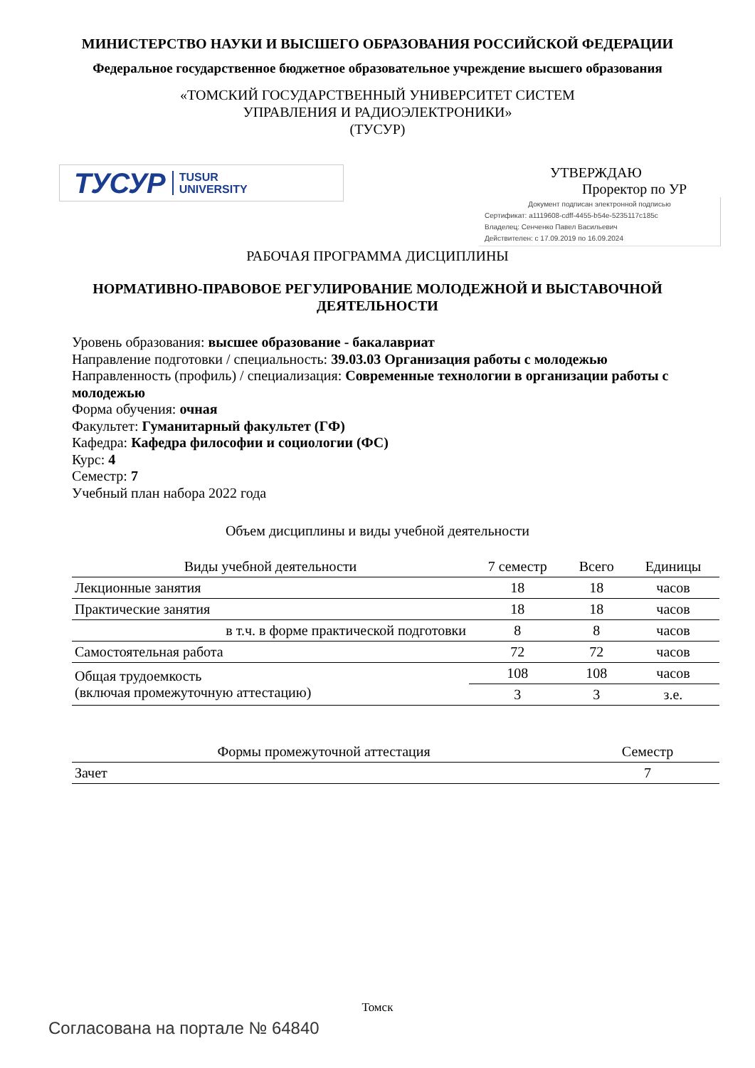МИНИСТЕРСТВО НАУКИ И ВЫСШЕГО ОБРАЗОВАНИЯ РОССИЙСКОЙ ФЕДЕРАЦИИ
Федеральное государственное бюджетное образовательное учреждение высшего образования
«ТОМСКИЙ ГОСУДАРСТВЕННЫЙ УНИВЕРСИТЕТ СИСТЕМ
УПРАВЛЕНИЯ И РАДИОЭЛЕКТРОНИКИ»
(ТУСУР)
ТУСУР TUSUR
UNIVERSITY
УТВЕРЖДАЮ
Проректор по УР
Документ подписан электронной подписью
Сертификат: a1119608-cdff-4455-b54e-5235117c185c
Владелец: Сенченко Павел Васильевич
Действителен: с 17.09.2019 по 16.09.2024
РАБОЧАЯ ПРОГРАММА ДИСЦИПЛИНЫ
НОРМАТИВНО-ПРАВОВОЕ РЕГУЛИРОВАНИЕ МОЛОДЕЖНОЙ И ВЫСТАВОЧНОЙ
ДЕЯТЕЛЬНОСТИ
Уровень образования: высшее образование - бакалавриат
Направление подготовки / специальность: 39.03.03 Организация работы с молодежью
Направленность (профиль) / специализация: Современные технологии в организации работы с молодежью
Форма обучения: очная
Факультет: Гуманитарный факультет (ГФ)
Кафедра: Кафедра философии и социологии (ФС)
Курс: 4
Семестр: 7
Учебный план набора 2022 года
Объем дисциплины и виды учебной деятельности
| Виды учебной деятельности | 7 семестр | Всего | Единицы |
| --- | --- | --- | --- |
| Лекционные занятия | 18 | 18 | часов |
| Практические занятия | 18 | 18 | часов |
| в т.ч. в форме практической подготовки | 8 | 8 | часов |
| Самостоятельная работа | 72 | 72 | часов |
| Общая трудоемкость (включая промежуточную аттестацию) | 108 | 108 | часов |
| | 3 | 3 | з.е. |
| Формы промежуточной аттестация | Семестр |
| --- | --- |
| Зачет | 7 |
Томск
Согласована на портале № 64840